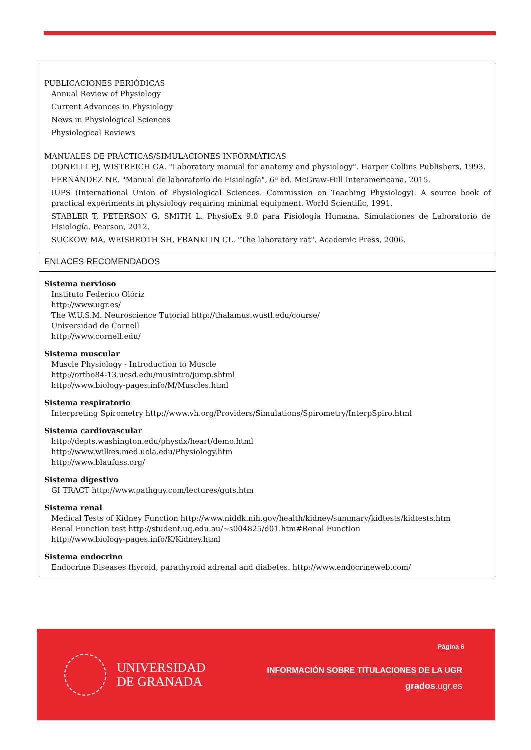PUBLICACIONES PERIÓDICAS
Annual Review of Physiology
Current Advances in Physiology
News in Physiological Sciences
Physiological Reviews
MANUALES DE PRÁCTICAS/SIMULACIONES INFORMÁTICAS
DONELLI PJ, WISTREICH GA. "Laboratory manual for anatomy and physiology". Harper Collins Publishers, 1993.
FERNÁNDEZ NE. "Manual de laboratorio de Fisiología", 6ª ed. McGraw-Hill Interamericana, 2015.
IUPS (International Union of Physiological Sciences. Commission on Teaching Physiology). A source book of practical experiments in physiology requiring minimal equipment. World Scientific, 1991.
STABLER T, PETERSON G, SMITH L. PhysioEx 9.0 para Fisiología Humana. Simulaciones de Laboratorio de Fisiología. Pearson, 2012.
SUCKOW MA, WEISBROTH SH, FRANKLIN CL. "The laboratory rat". Academic Press, 2006.
ENLACES RECOMENDADOS
Sistema nervioso
Instituto Federico Olóriz
http://www.ugr.es/
The W.U.S.M. Neuroscience Tutorial http://thalamus.wustl.edu/course/
Universidad de Cornell
http://www.cornell.edu/
Sistema muscular
Muscle Physiology - Introduction to Muscle
http://ortho84-13.ucsd.edu/musintro/jump.shtml
http://www.biology-pages.info/M/Muscles.html
Sistema respiratorio
Interpreting Spirometry http://www.vh.org/Providers/Simulations/Spirometry/InterpSpiro.html
Sistema cardiovascular
http://depts.washington.edu/physdx/heart/demo.html
http://www.wilkes.med.ucla.edu/Physiology.htm
http://www.blaufuss.org/
Sistema digestivo
GI TRACT http://www.pathguy.com/lectures/guts.htm
Sistema renal
Medical Tests of Kidney Function http://www.niddk.nih.gov/health/kidney/summary/kidtests/kidtests.htm
Renal Function test http://student.uq.edu.au/~s004825/d01.htm#Renal Function
http://www.biology-pages.info/K/Kidney.html
Sistema endocrino
Endocrine Diseases thyroid, parathyroid adrenal and diabetes. http://www.endocrineweb.com/
UNIVERSIDAD
DE GRANADA
Página 6
INFORMACIÓN SOBRE TITULACIONES DE LA UGR
grados.ugr.es